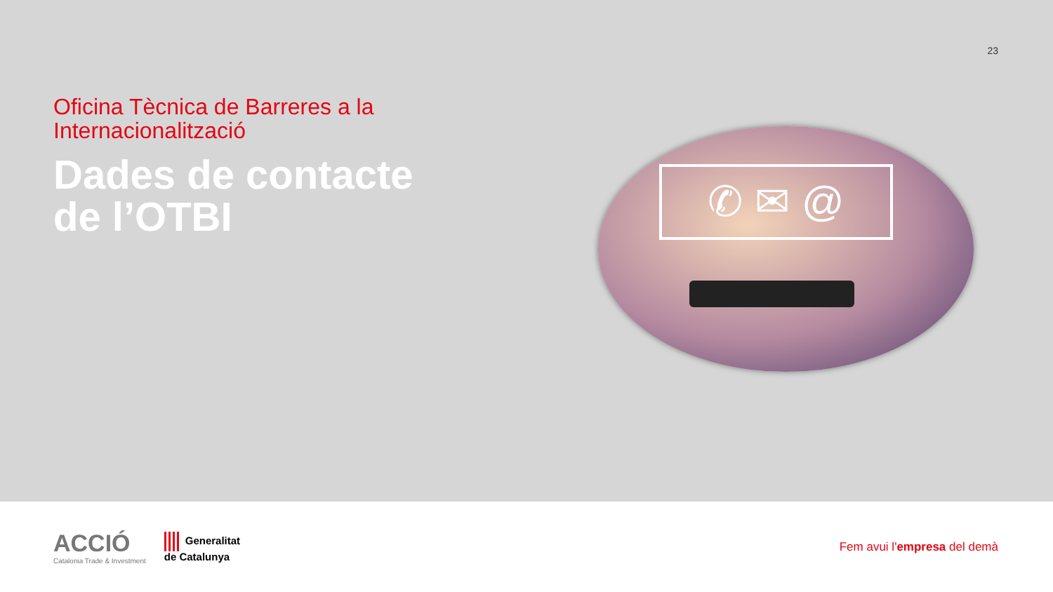23
Oficina Tècnica de Barreres a la
Internacionalització
Dades de contacte
de l’OTBI
✆ ✉ @
ACCIÓ
Catalonia Trade & Investment
Generalitat
de Catalunya
Fem avui l'empresa del demà